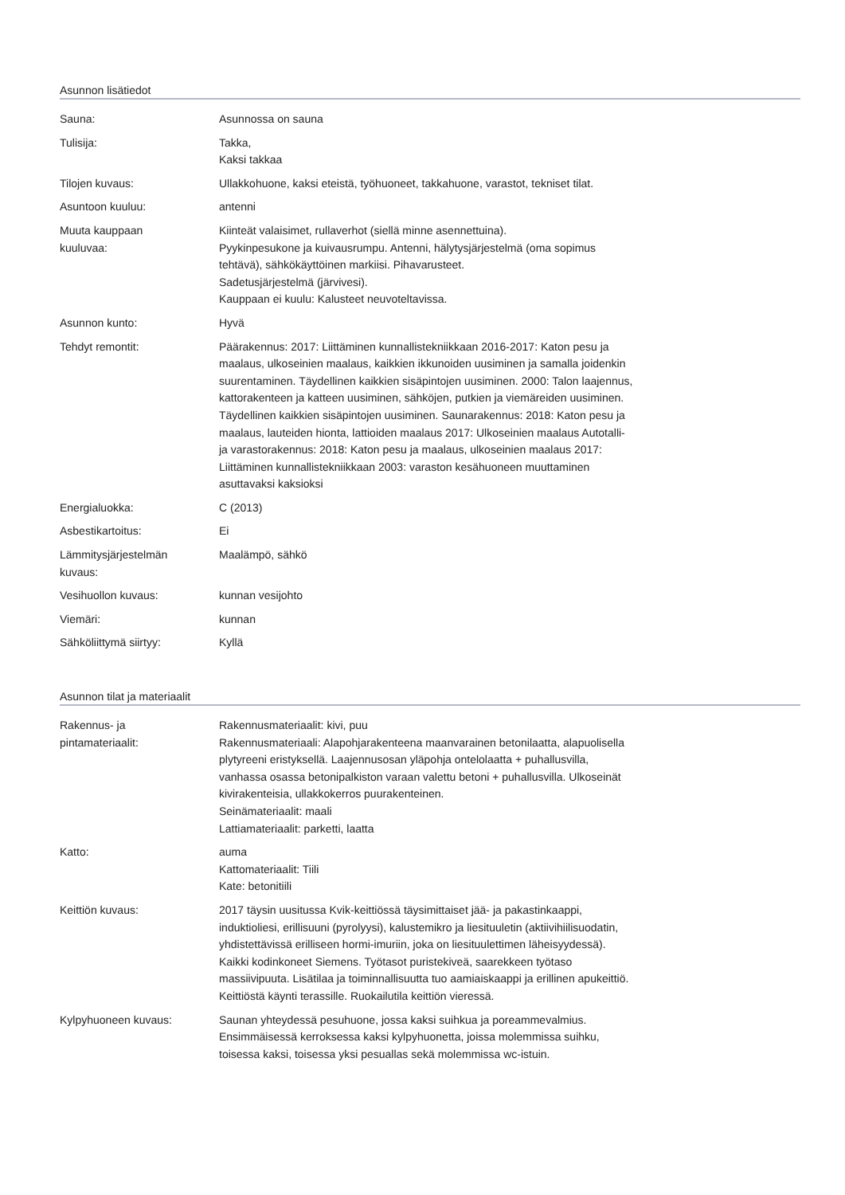Asunnon lisätiedot
| Sauna: | Asunnossa on sauna |
| Tulisija: | Takka, Kaksi takkaa |
| Tilojen kuvaus: | Ullakkohuone, kaksi eteistä, työhuoneet, takkahuone, varastot, tekniset tilat. |
| Asuntoon kuuluu: | antenni |
| Muuta kauppaan kuuluvaa: | Kiinteät valaisimet, rullaverhot (siellä minne asennettuina). Pyykinpesukone ja kuivausrumpu. Antenni, hälytysjärjestelmä (oma sopimus tehtävä), sähkökäyttöinen markiisi. Pihavarusteet. Sadetusjärjestelmä (järvivesi). Kauppaan ei kuulu: Kalusteet neuvoteltavissa. |
| Asunnon kunto: | Hyvä |
| Tehdyt remontit: | Päärakennus: 2017: Liittäminen kunnallistekniikkaan 2016-2017: Katon pesu ja maalaus, ulkoseinien maalaus, kaikkien ikkunoiden uusiminen ja samalla joidenkin suurentaminen. Täydellinen kaikkien sisäpintojen uusiminen. 2000: Talon laajennus, kattorakenteen ja katteen uusiminen, sähköjen, putkien ja viemäreiden uusiminen. Täydellinen kaikkien sisäpintojen uusiminen. Saunarakennus: 2018: Katon pesu ja maalaus, lauteiden hionta, lattioiden maalaus 2017: Ulkoseinien maalaus Autotalli- ja varastorakennus: 2018: Katon pesu ja maalaus, ulkoseinien maalaus 2017: Liittäminen kunnallistekniikkaan 2003: varaston kesähuoneen muuttaminen asuttavaksi kaksioksi |
| Energialuokka: | C (2013) |
| Asbestikartoitus: | Ei |
| Lämmitysjärjestelmän kuvaus: | Maalämpö, sähkö |
| Vesihuollon kuvaus: | kunnan vesijohto |
| Viemäri: | kunnan |
| Sähköliittymä siirtyy: | Kyllä |
Asunnon tilat ja materiaalit
| Rakennus- ja pintamateriaalit: | Rakennusmateriaalit: kivi, puu Rakennusmateriaali: Alapohjarakenteena maanvarainen betonilaatta, alapuolisella plytyreeni eristyksellä. Laajennusosan yläpohja ontelolaatta + puhallusvilla, vanhassa osassa betonipalkiston varaan valettu betoni + puhallusvilla. Ulkoseinät kivirakenteisia, ullakkokerros puurakenteinen. Seinämateriaalit: maali Lattiamateriaalit: parketti, laatta |
| Katto: | auma Kattomateriaalit: Tiili Kate: betonitiili |
| Keittiön kuvaus: | 2017 täysin uusitussa Kvik-keittiössä täysimittaiset jää- ja pakastinkaappi, induktioliesi, erillisuuni (pyrolyysi), kalustemikro ja liesituuletin (aktiivihiilisuodatin, yhdistettävissä erilliseen hormi-imuriin, joka on liesituulettimen läheisyydessä). Kaikki kodinkoneet Siemens. Työtasot puristekiveä, saarekkeen työtaso massiivipuuta. Lisätilaa ja toiminnallisuutta tuo aamiaiskaappi ja erillinen apukeittiö. Keittiöstä käynti terassille. Ruokailutila keittiön vieressä. |
| Kylpyhuoneen kuvaus: | Saunan yhteydessä pesuhuone, jossa kaksi suihkua ja poreammevalmius. Ensimmäisessä kerroksessa kaksi kylpyhuonetta, joissa molemmissa suihku, toisessa kaksi, toisessa yksi pesuallas sekä molemmissa wc-istuin. |